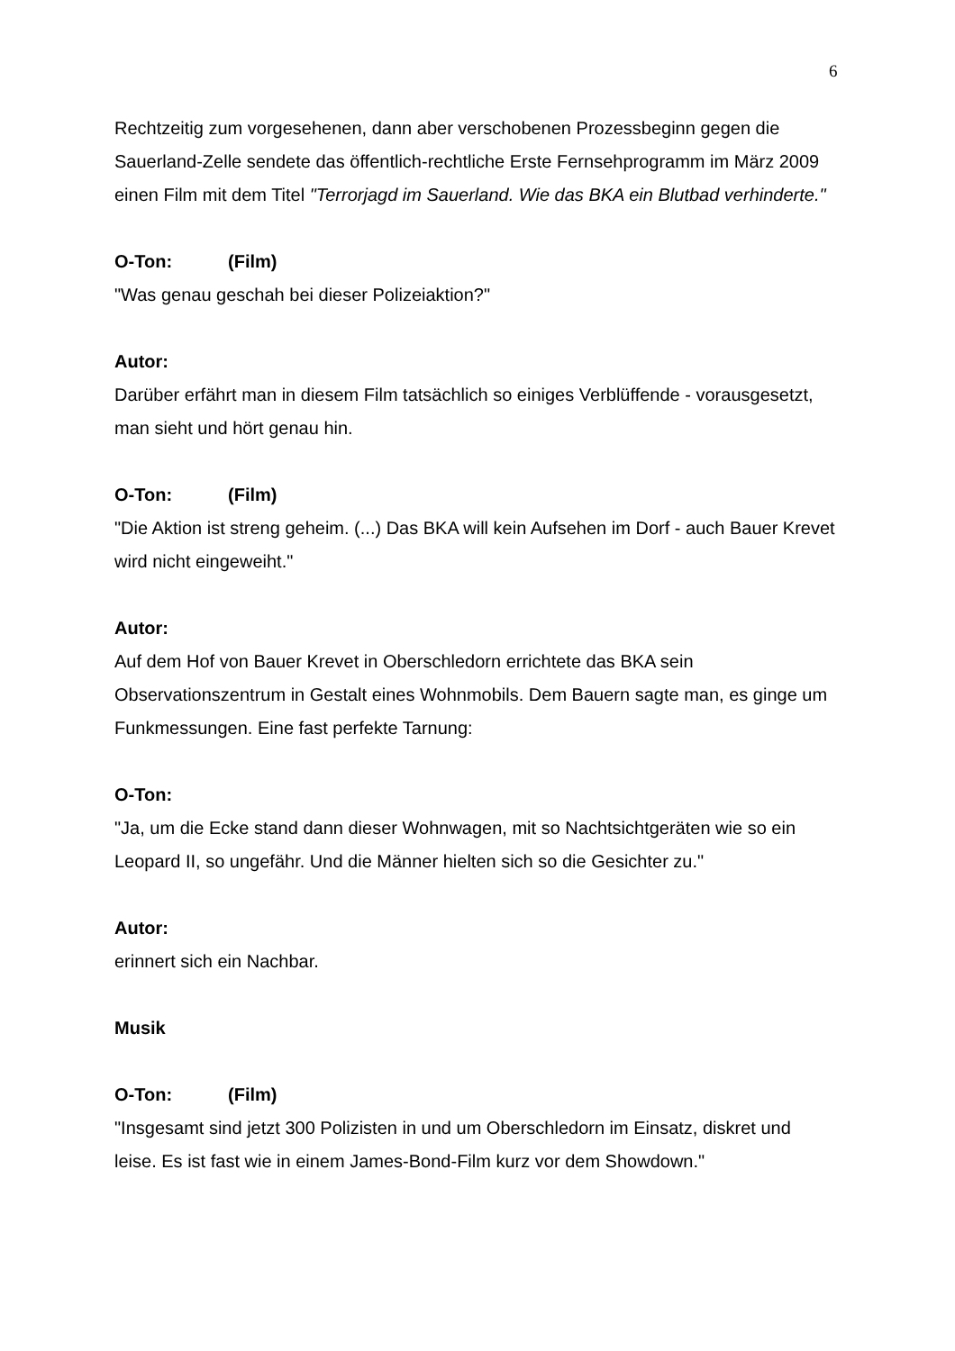6
Rechtzeitig zum vorgesehenen, dann aber verschobenen Prozessbeginn gegen die Sauerland-Zelle sendete das öffentlich-rechtliche Erste Fernsehprogramm im März 2009 einen Film mit dem Titel "Terrorjagd im Sauerland. Wie das BKA ein Blutbad verhinderte."
O-Ton: (Film)
"Was genau geschah bei dieser Polizeiaktion?"
Autor:
Darüber erfährt man in diesem Film tatsächlich so einiges Verblüffende - vorausgesetzt, man sieht und hört genau hin.
O-Ton: (Film)
"Die Aktion ist streng geheim. (...) Das BKA will kein Aufsehen im Dorf - auch Bauer Krevet wird nicht eingeweiht."
Autor:
Auf dem Hof von Bauer Krevet in Oberschledorn errichtete das BKA sein Observationszentrum in Gestalt eines Wohnmobils. Dem Bauern sagte man, es ginge um Funkmessungen. Eine fast perfekte Tarnung:
O-Ton:
"Ja, um die Ecke stand dann dieser Wohnwagen, mit so Nachtsichtgeräten wie so ein Leopard II, so ungefähr. Und die Männer hielten sich so die Gesichter zu."
Autor:
erinnert sich ein Nachbar.
Musik
O-Ton: (Film)
"Insgesamt sind jetzt 300 Polizisten in und um Oberschledorn im Einsatz, diskret und leise. Es ist fast wie in einem James-Bond-Film kurz vor dem Showdown."